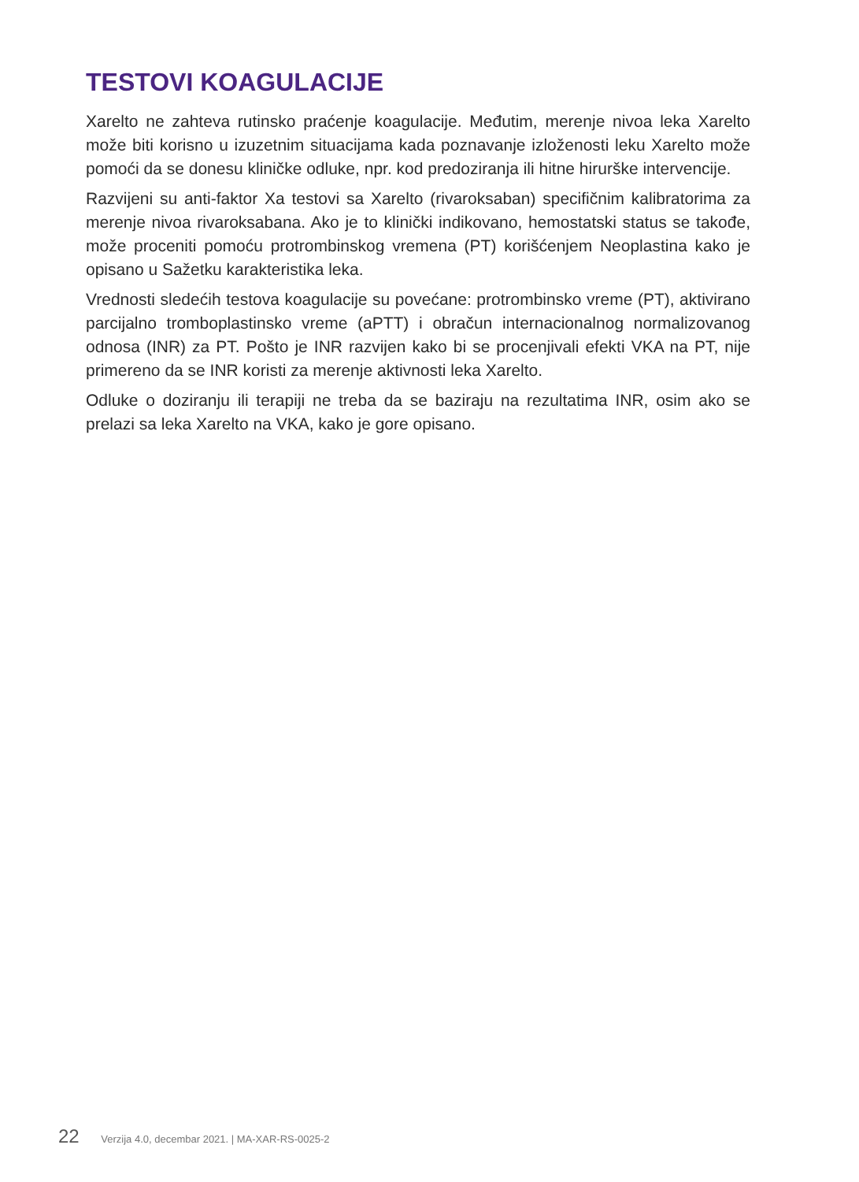TESTOVI KOAGULACIJE
Xarelto ne zahteva rutinsko praćenje koagulacije. Međutim, merenje nivoa leka Xarelto može biti korisno u izuzetnim situacijama kada poznavanje izloženosti leku Xarelto može pomoći da se donesu kliničke odluke, npr. kod predoziranja ili hitne hirurške intervencije.
Razvijeni su anti-faktor Xa testovi sa Xarelto (rivaroksaban) specifičnim kalibratorima za merenje nivoa rivaroksabana. Ako je to klinički indikovano, hemostatski status se takođe, može proceniti pomoću protrombinskog vremena (PT) korišćenjem Neoplastina kako je opisano u Sažetku karakteristika leka.
Vrednosti sledećih testova koagulacije su povećane: protrombinsko vreme (PT), aktivirano parcijalno tromboplastinsko vreme (aPTT) i obračun internacionalnog normalizovanog odnosa (INR) za PT. Pošto je INR razvijen kako bi se procenjivali efekti VKA na PT, nije primereno da se INR koristi za merenje aktivnosti leka Xarelto.
Odluke o doziranju ili terapiji ne treba da se baziraju na rezultatima INR, osim ako se prelazi sa leka Xarelto na VKA, kako je gore opisano.
22 Verzija 4.0, decembar 2021. | MA-XAR-RS-0025-2